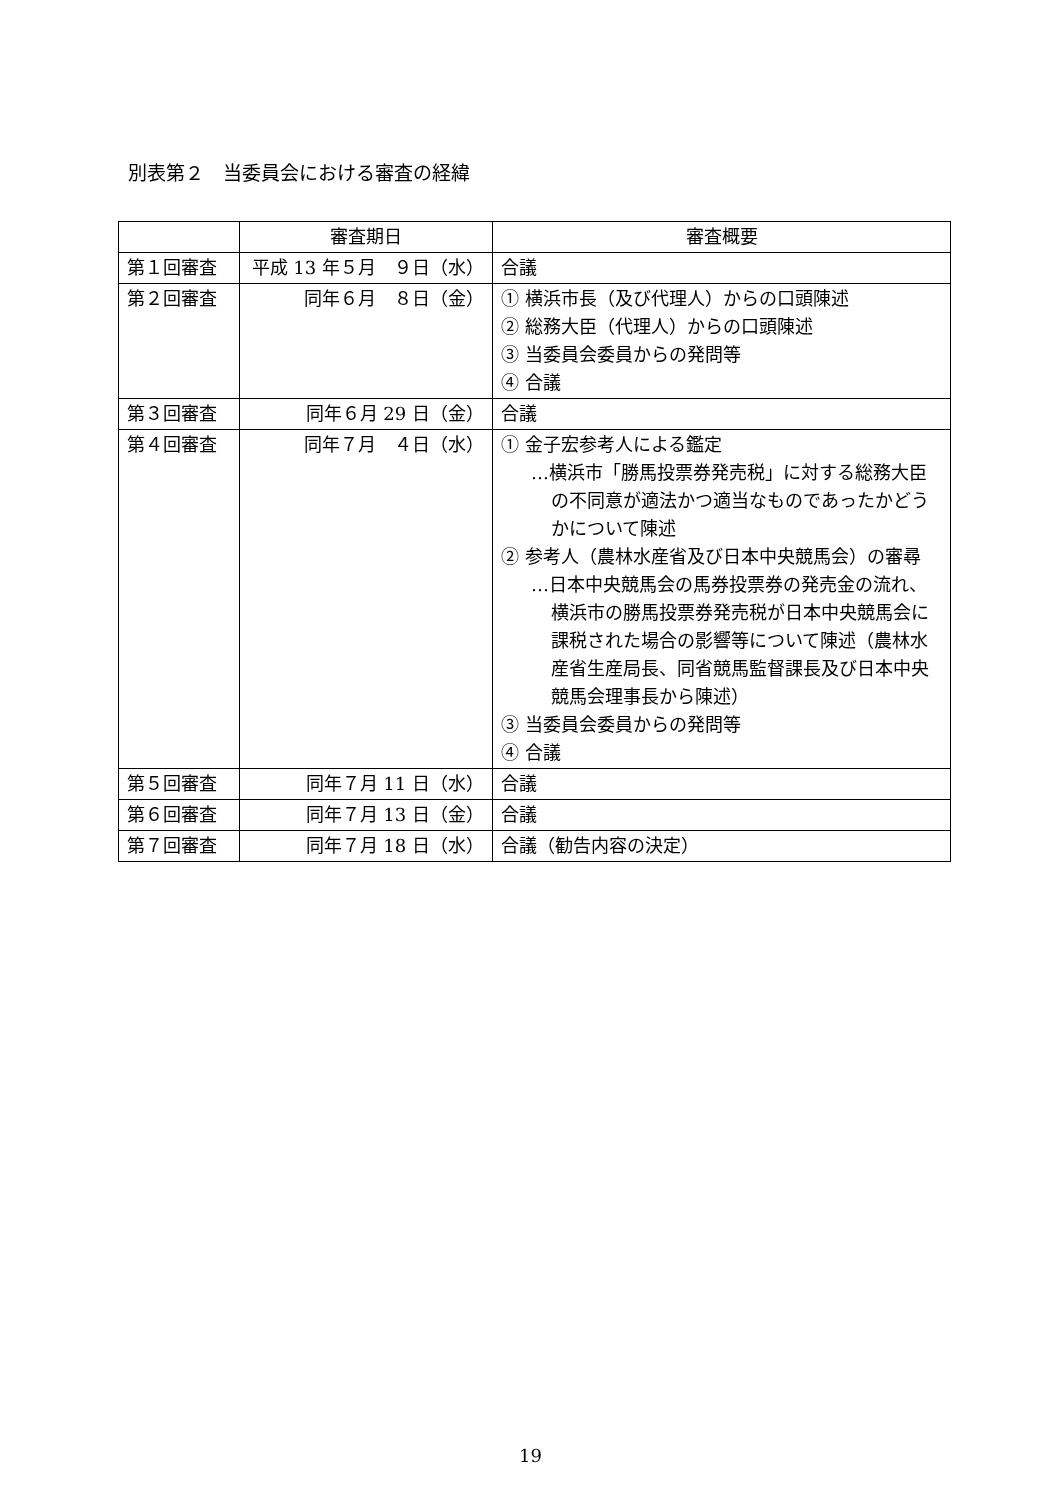別表第２　当委員会における審査の経緯
| | 審査期日 | 審査概要 |
| --- | --- | --- |
| 第１回審査 | 平成 13 年５月 ９日（水） | 合議 |
| 第２回審査 | 同年６月 ８日（金） | ① 横浜市長（及び代理人）からの口頭陳述 ② 総務大臣（代理人）からの口頭陳述 ③ 当委員会委員からの発問等 ④ 合議 |
| 第３回審査 | 同年６月 29 日（金） | 合議 |
| 第４回審査 | 同年７月 ４日（水） | ① 金子宏参考人による鑑定 …横浜市「勝馬投票券発売税」に対する総務大臣の不同意が適法かつ適当なものであったかどうかについて陳述 ② 参考人（農林水産省及び日本中央競馬会）の審尋 …日本中央競馬会の馬券投票券の発売金の流れ、横浜市の勝馬投票券発売税が日本中央競馬会に課税された場合の影響等について陳述（農林水産省生産局長、同省競馬監督課長及び日本中央競馬会理事長から陳述） ③ 当委員会委員からの発問等 ④ 合議 |
| 第５回審査 | 同年７月 11 日（水） | 合議 |
| 第６回審査 | 同年７月 13 日（金） | 合議 |
| 第７回審査 | 同年７月 18 日（水） | 合議（勧告内容の決定） |
19